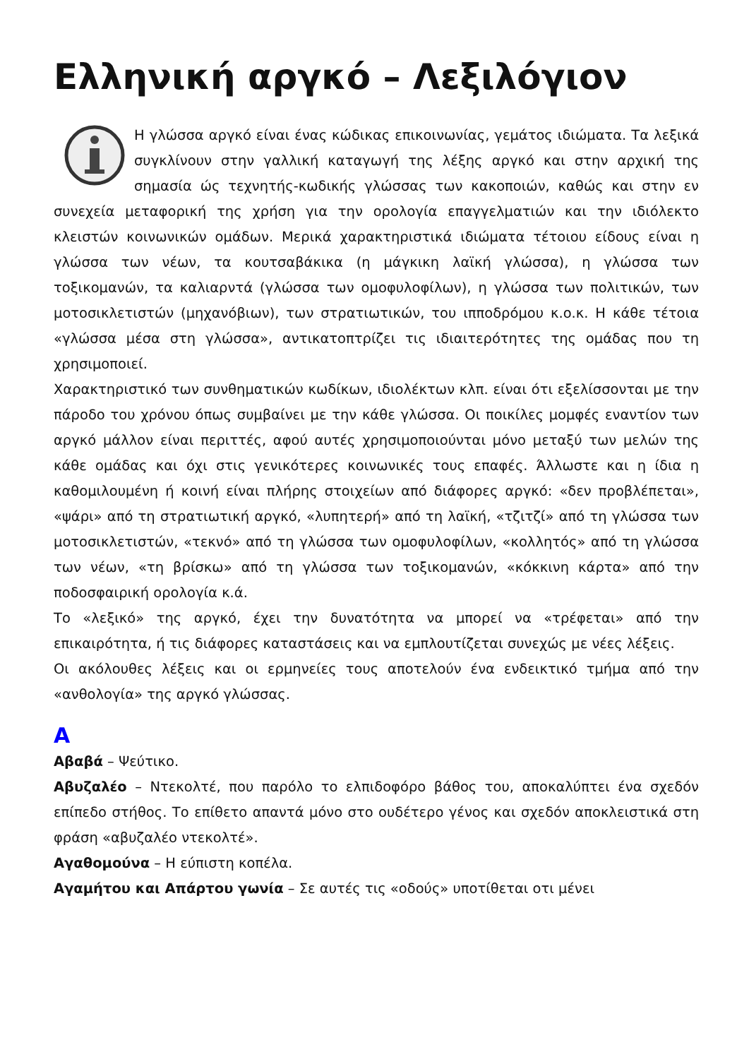Ελληνική αργκό – Λεξιλόγιον
Η γλώσσα αργκό είναι ένας κώδικας επικοινωνίας, γεμάτος ιδιώματα. Τα λεξικά συγκλίνουν στην γαλλική καταγωγή της λέξης αργκό και στην αρχική της σημασία ώς τεχνητής-κωδικής γλώσσας των κακοποιών, καθώς και στην εν συνεχεία μεταφορική της χρήση για την ορολογία επαγγελματιών και την ιδιόλεκτο κλειστών κοινωνικών ομάδων. Μερικά χαρακτηριστικά ιδιώματα τέτοιου είδους είναι η γλώσσα των νέων, τα κουτσαβάκικα (η μάγκικη λαϊκή γλώσσα), η γλώσσα των τοξικομανών, τα καλιαρντά (γλώσσα των ομοφυλοφίλων), η γλώσσα των πολιτικών, των μοτοσικλετιστών (μηχανόβιων), των στρατιωτικών, του ιπποδρόμου κ.ο.κ. Η κάθε τέτοια «γλώσσα μέσα στη γλώσσα», αντικατοπτρίζει τις ιδιαιτερότητες της ομάδας που τη χρησιμοποιεί.
Χαρακτηριστικό των συνθηματικών κωδίκων, ιδιολέκτων κλπ. είναι ότι εξελίσσονται με την πάροδο του χρόνου όπως συμβαίνει με την κάθε γλώσσα. Οι ποικίλες μομφές εναντίον των αργκό μάλλον είναι περιττές, αφού αυτές χρησιμοποιούνται μόνο μεταξύ των μελών της κάθε ομάδας και όχι στις γενικότερες κοινωνικές τους επαφές. Άλλωστε και η ίδια η καθομιλουμένη ή κοινή είναι πλήρης στοιχείων από διάφορες αργκό: «δεν προβλέπεται», «ψάρι» από τη στρατιωτική αργκό, «λυπητερή» από τη λαϊκή, «τζιτζί» από τη γλώσσα των μοτοσικλετιστών, «τεκνό» από τη γλώσσα των ομοφυλοφίλων, «κολλητός» από τη γλώσσα των νέων, «τη βρίσκω» από τη γλώσσα των τοξικομανών, «κόκκινη κάρτα» από την ποδοσφαιρική ορολογία κ.ά.
Το «λεξικό» της αργκό, έχει την δυνατότητα να μπορεί να «τρέφεται» από την επικαιρότητα, ή τις διάφορες καταστάσεις και να εμπλουτίζεται συνεχώς με νέες λέξεις.
Οι ακόλουθες λέξεις και οι ερμηνείες τους αποτελούν ένα ενδεικτικό τμήμα από την «ανθολογία» της αργκό γλώσσας.
Α
Αβαβά – Ψεύτικο.
Αβυζαλέο – Ντεκολτέ, που παρόλο το ελπιδοφόρο βάθος του, αποκαλύπτει ένα σχεδόν επίπεδο στήθος. Το επίθετο απαντά μόνο στο ουδέτερο γένος και σχεδόν αποκλειστικά στη φράση «αβυζαλέο ντεκολτέ».
Αγαθομούνα – Η εύπιστη κοπέλα.
Αγαμήτου και Απάρτου γωνία – Σε αυτές τις «οδούς» υποτίθεται οτι μένει